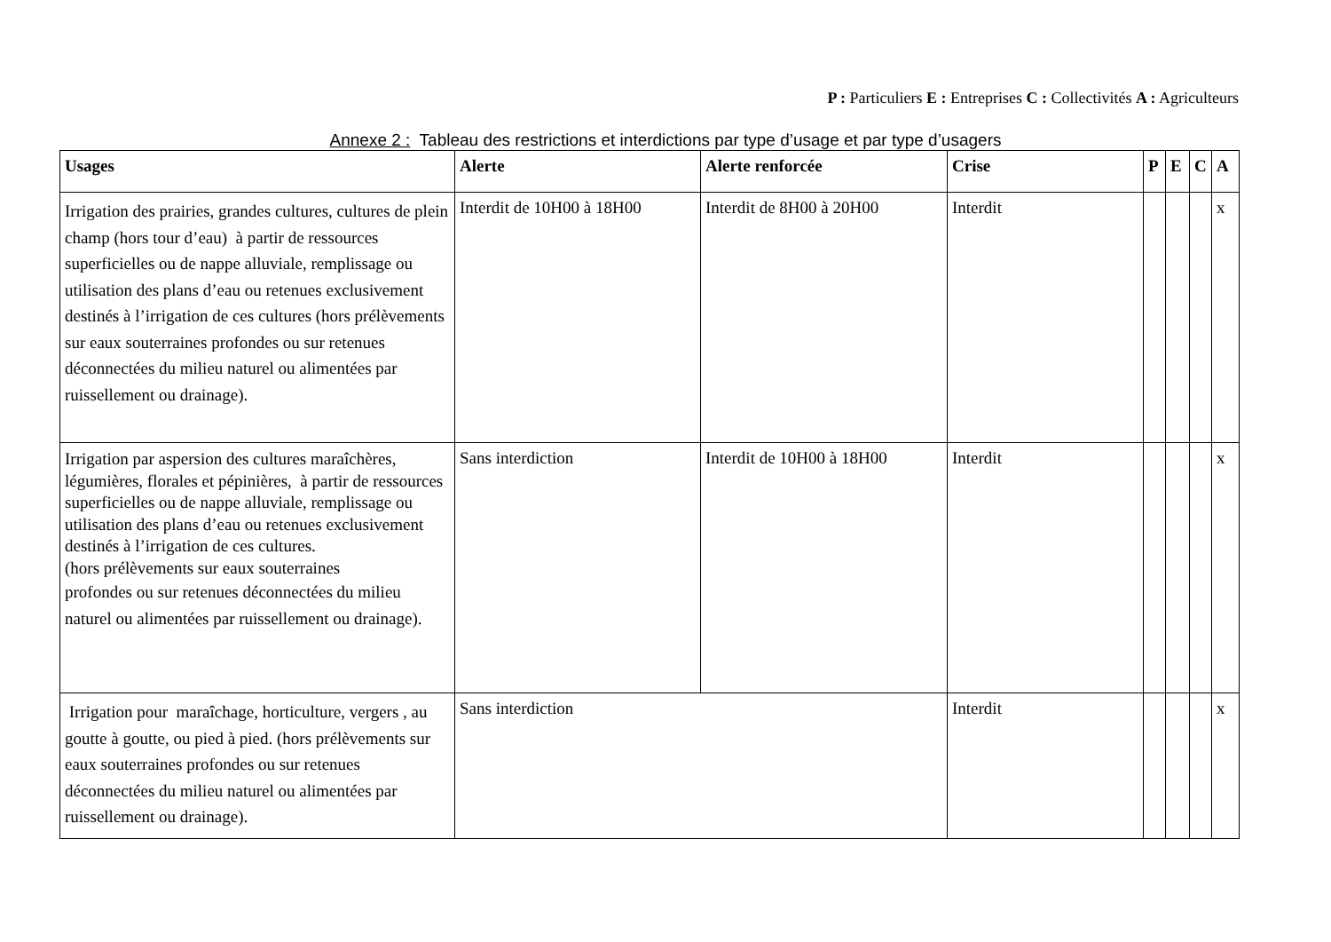P : Particuliers E : Entreprises C : Collectivités A : Agriculteurs
Annexe 2 : Tableau des restrictions et interdictions par type d’usage et par type d’usagers
| Usages | Alerte | Alerte renforcée | Crise | P | E | C | A |
| --- | --- | --- | --- | --- | --- | --- | --- |
| Irrigation des prairies, grandes cultures, cultures de plein champ (hors tour d’eau) à partir de ressources superficielles ou de nappe alluviale, remplissage ou utilisation des plans d’eau ou retenues exclusivement destinés à l’irrigation de ces cultures (hors prélèvements sur eaux souterraines profondes ou sur retenues déconnectées du milieu naturel ou alimentées par ruissellement ou drainage). | Interdit de 10H00 à 18H00 | Interdit de 8H00 à 20H00 | Interdit | | | | x |
| Irrigation par aspersion des cultures maraîchères, légumières, florales et pépinières, à partir de ressources superficielles ou de nappe alluviale, remplissage ou utilisation des plans d’eau ou retenues exclusivement destinés à l’irrigation de ces cultures. (hors prélèvements sur eaux souterraines profondes ou sur retenues déconnectées du milieu naturel ou alimentées par ruissellement ou drainage). | Sans interdiction | Interdit de 10H00 à 18H00 | Interdit | | | | x |
| Irrigation pour maraîchage, horticulture, vergers , au goutte à goutte, ou pied à pied. (hors prélèvements sur eaux souterraines profondes ou sur retenues déconnectées du milieu naturel ou alimentées par ruissellement ou drainage). | Sans interdiction | | Interdit | | | | x |